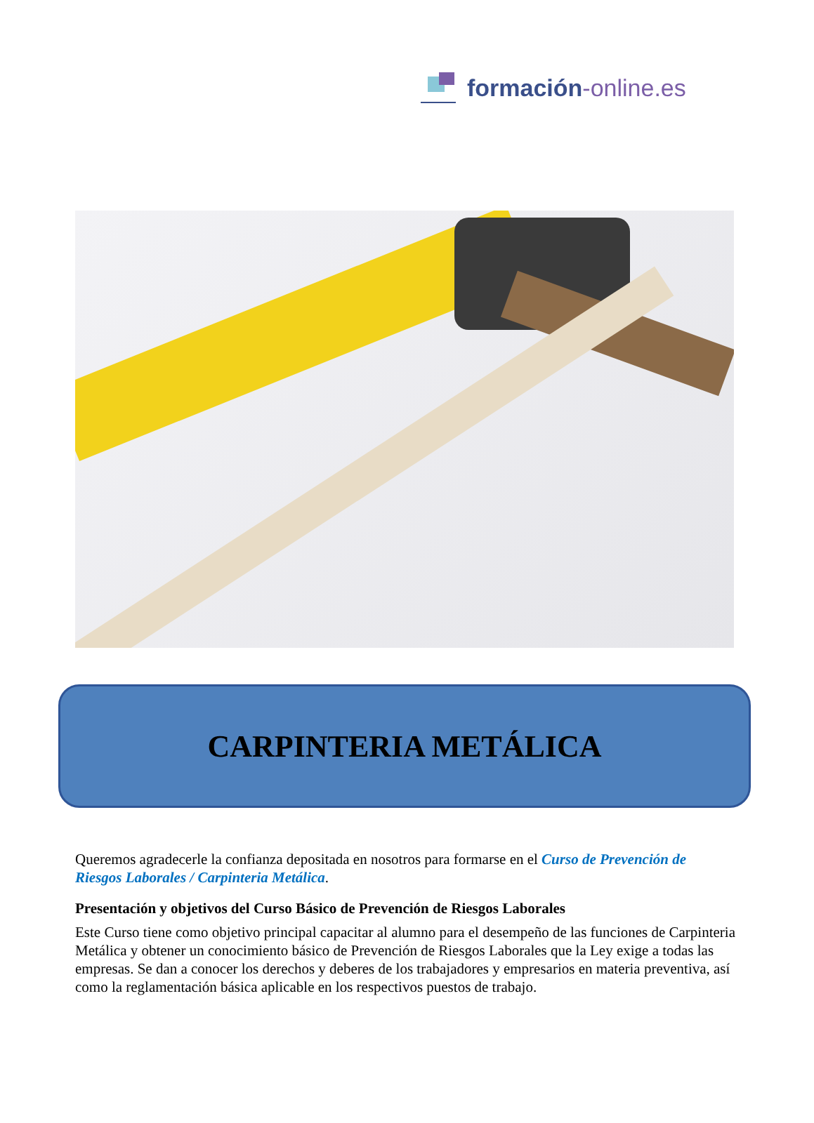formación-online.es
CARPINTERIA METÁLICA
Queremos agradecerle la confianza depositada en nosotros para formarse en el Curso de Prevención de Riesgos Laborales / Carpinteria Metálica.
Presentación y objetivos del Curso Básico de Prevención de Riesgos Laborales
Este Curso tiene como objetivo principal capacitar al alumno para el desempeño de las funciones de Carpinteria Metálica y obtener un conocimiento básico de Prevención de Riesgos Laborales que la Ley exige a todas las empresas. Se dan a conocer los derechos y deberes de los trabajadores y empresarios en materia preventiva, así como la reglamentación básica aplicable en los respectivos puestos de trabajo.